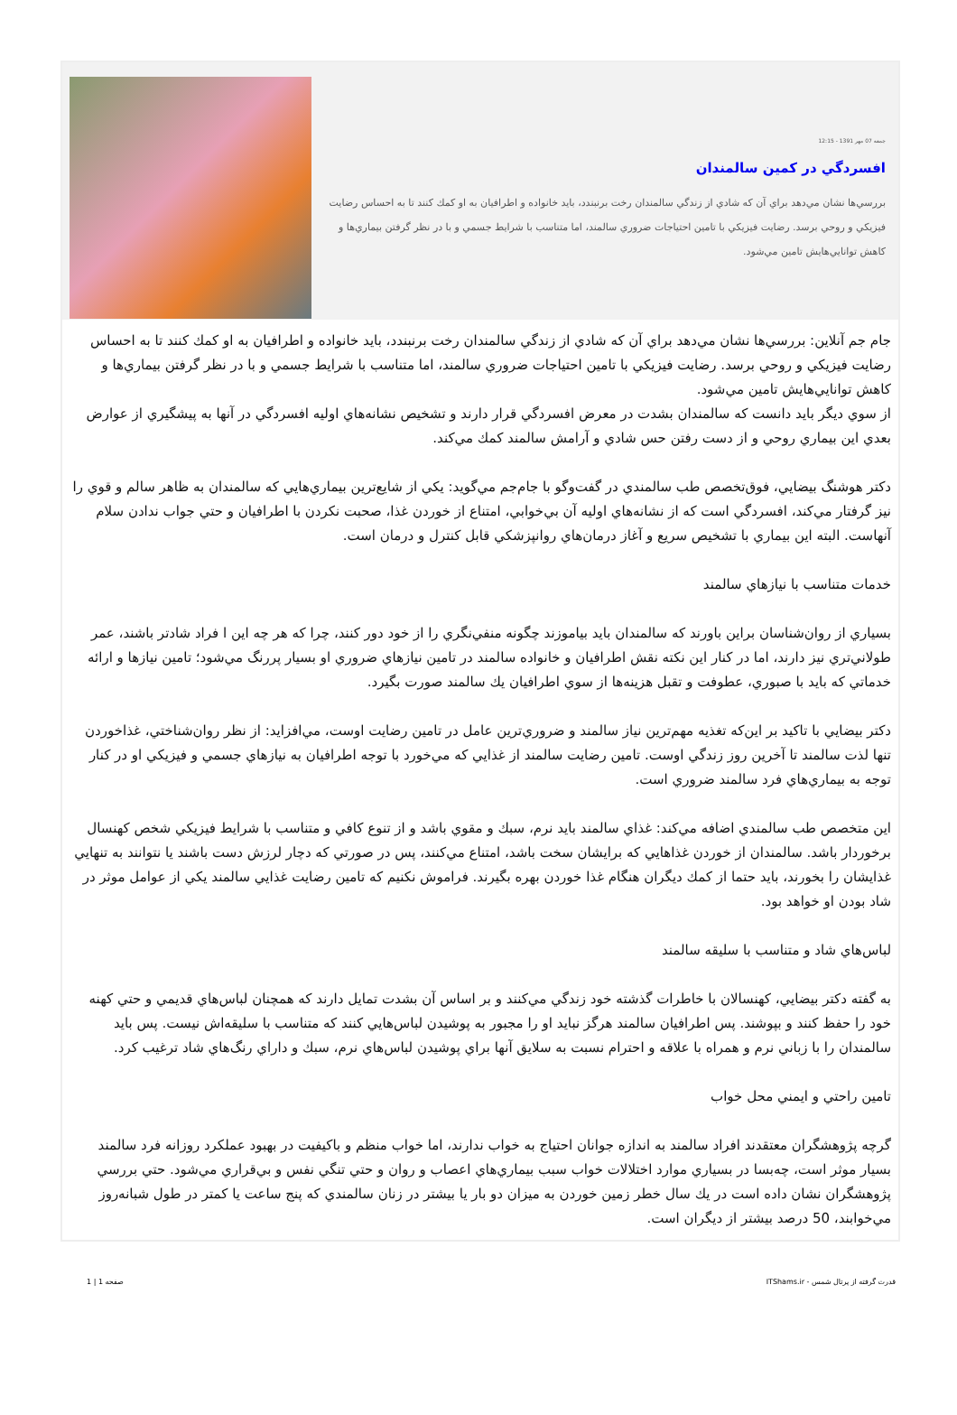جمعه 07 مهر 1391 - 12:15
افسردگي در كمين سالمندان
بررسي‌ها نشان مي‌دهد براي آن كه شادي از زندگي سالمندان رخت برنبندد، بايد خانواده و اطرافيان به او كمك كنند تا به احساس رضايت فيزيكي و روحي برسد. رضايت فيزيكي با تامين احتياجات ضروري سالمند، اما متناسب با شرايط جسمي و با در نظر گرفتن بيماري‌ها و كاهش توانايي‌هايش تامين مي‌شود.
جام جم آنلاين: بررسي‌ها نشان مي‌دهد براي آن كه شادي از زندگي سالمندان رخت برنبندد، بايد خانواده و اطرافيان به او كمك كنند تا به احساس رضايت فيزيكي و روحي برسد. رضايت فيزيكي با تامين احتياجات ضروري سالمند، اما متناسب با شرايط جسمي و با در نظر گرفتن بيماري‌ها و كاهش توانايي‌هايش تامين مي‌شود.
از سوي ديگر بايد دانست كه سالمندان بشدت در معرض افسردگي قرار دارند و تشخيص نشانه‌هاي اوليه افسردگي در آنها به پيشگيري از عوارض بعدي اين بيماري روحي و از دست رفتن حس شادي و آرامش سالمند كمك مي‌كند.
دكتر هوشنگ بيضايي، فوق‌تخصص طب سالمندي در گفت‌وگو با جام‌جم مي‌گويد: يكي از شايع‌ترين بيماري‌هايي كه سالمندان به ظاهر سالم و قوي را نيز گرفتار مي‌كند، افسردگي است كه از نشانه‌هاي اوليه آن بي‌خوابي، امتناع از خوردن غذا، صحبت نكردن با اطرافيان و حتي جواب ندادن سلام آنهاست. البته اين بيماري با تشخيص سريع و آغاز درمان‌هاي روانپزشكي قابل كنترل و درمان است.
خدمات متناسب با نيازهاي سالمند
بسياري از روان‌شناسان براين باورند كه سالمندان بايد بياموزند چگونه منفي‌نگري را از خود دور كنند، چرا كه هر چه اين ا فراد شادتر باشند، عمر طولاني‌تري نيز دارند، اما در كنار اين نكته نقش اطرافيان و خانواده سالمند در تامين نيازهاي ضروري او بسيار پررنگ مي‌شود؛ تامين نيازها و ارائه خدماتي كه بايد با صبوري، عطوفت و تقبل هزينه‌ها از سوي اطرافيان يك سالمند صورت بگيرد.
دكتر بيضايي با تاكيد بر اين‌كه تغذيه مهم‌ترين نياز سالمند و ضروري‌ترين عامل در تامين رضايت اوست، مي‌افزايد: از نظر روان‌شناختي، غذاخوردن تنها لذت سالمند تا آخرين روز زندگي اوست. تامين رضايت سالمند از غذايي كه مي‌خورد با توجه اطرافيان به نيازهاي جسمي و فيزيكي او در كنار توجه به بيماري‌هاي فرد سالمند ضروري است.
اين متخصص طب سالمندي اضافه مي‌كند: غذاي سالمند بايد نرم، سبك و مقوي باشد و از تنوع كافي و متناسب با شرايط فيزيكي شخص كهنسال برخوردار باشد. سالمندان از خوردن غذاهايي كه برايشان سخت باشد، امتناع مي‌كنند، پس در صورتي كه دچار لرزش دست باشند يا نتوانند به تنهايي غذايشان را بخورند، بايد حتما از كمك ديگران هنگام غذا خوردن بهره بگيرند. فراموش نكنيم كه تامين رضايت غذايي سالمند يكي از عوامل موثر در شاد بودن او خواهد بود.
لباس‌هاي شاد و متناسب با سليقه سالمند
به گفته دكتر بيضايي، كهنسالان با خاطرات گذشته خود زندگي مي‌كنند و بر اساس آن بشدت تمايل دارند كه همچنان لباس‌هاي قديمي و حتي كهنه خود را حفظ كنند و بپوشند. پس اطرافيان سالمند هرگز نبايد او را مجبور به پوشيدن لباس‌هايي كنند كه متناسب با سليقه‌اش نيست. پس بايد سالمندان را با زباني نرم و همراه با علاقه و احترام نسبت به سلايق آنها براي پوشيدن لباس‌هاي نرم، سبك و داراي رنگ‌هاي شاد ترغيب كرد.
تامين راحتي و ايمني محل خواب
گرچه پژوهشگران معتقدند افراد سالمند به اندازه جوانان احتياج به خواب ندارند، اما خواب منظم و باكيفيت در بهبود عملكرد روزانه فرد سالمند بسيار موثر است، چه‌بسا در بسياري موارد اختلالات خواب سبب بيماري‌هاي اعصاب و روان و حتي تنگي نفس و بي‌قراري مي‌شود. حتي بررسي پژوهشگران نشان داده است در يك سال خطر زمين خوردن به ميزان دو بار يا بيشتر در زنان سالمندي كه پنج ساعت يا كمتر در طول شبانه‌روز مي‌خوابند، 50 درصد بيشتر از ديگران است.
قدرت گرفته از پرتال شمس - ITShams.ir صفحه 1 | 1